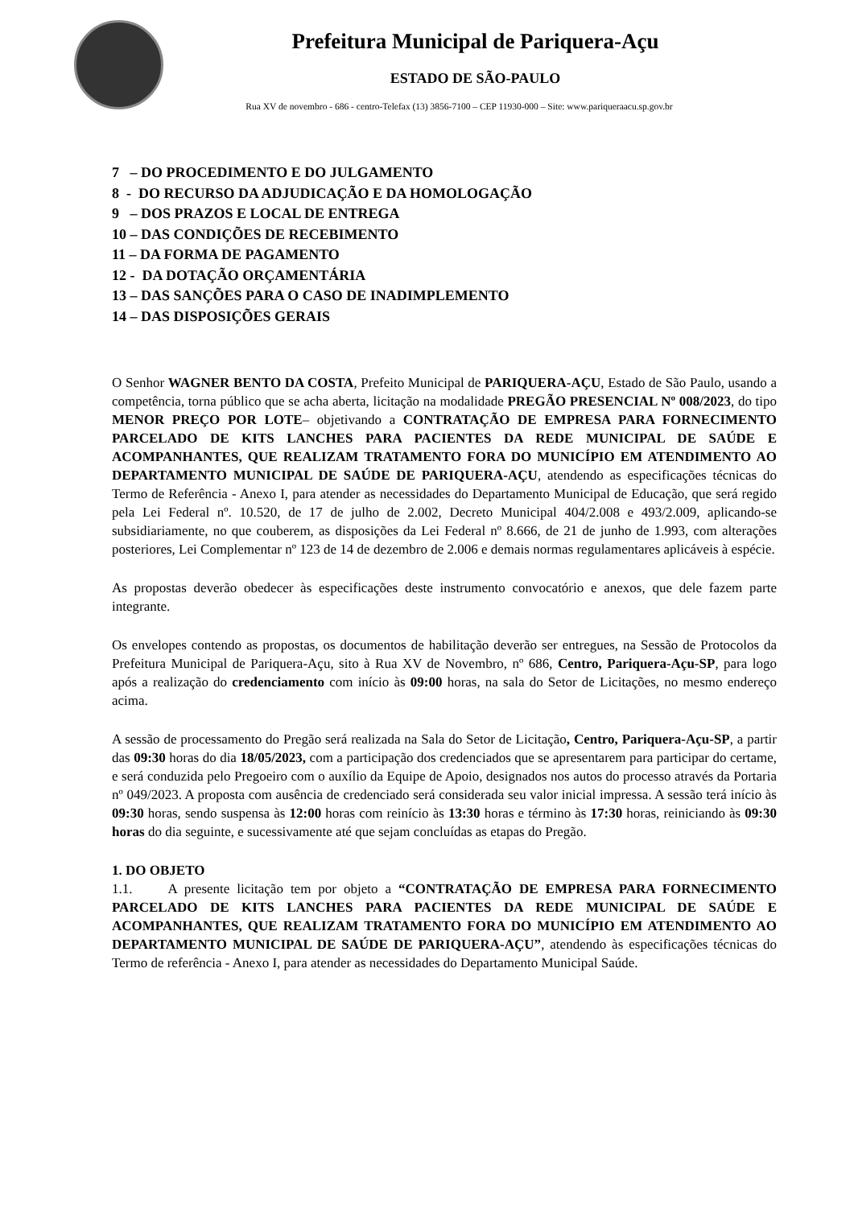Prefeitura Municipal de Pariquera-Açu
ESTADO DE SÃO-PAULO
Rua XV de novembro - 686 - centro-Telefax (13) 3856-7100 – CEP 11930-000 – Site: www.pariqueraacu.sp.gov.br
7 – DO PROCEDIMENTO E DO JULGAMENTO
8 - DO RECURSO DA ADJUDICAÇÃO E DA HOMOLOGAÇÃO
9 – DOS PRAZOS E LOCAL DE ENTREGA
10 – DAS CONDIÇÕES DE RECEBIMENTO
11 – DA FORMA DE PAGAMENTO
12 - DA DOTAÇÃO ORÇAMENTÁRIA
13 – DAS SANÇÕES PARA O CASO DE INADIMPLEMENTO
14 – DAS DISPOSIÇÕES GERAIS
O Senhor WAGNER BENTO DA COSTA, Prefeito Municipal de PARIQUERA-AÇU, Estado de São Paulo, usando a competência, torna público que se acha aberta, licitação na modalidade PREGÃO PRESENCIAL Nº 008/2023, do tipo MENOR PREÇO POR LOTE– objetivando a CONTRATAÇÃO DE EMPRESA PARA FORNECIMENTO PARCELADO DE KITS LANCHES PARA PACIENTES DA REDE MUNICIPAL DE SAÚDE E ACOMPANHANTES, QUE REALIZAM TRATAMENTO FORA DO MUNICÍPIO EM ATENDIMENTO AO DEPARTAMENTO MUNICIPAL DE SAÚDE DE PARIQUERA-AÇU, atendendo as especificações técnicas do Termo de Referência - Anexo I, para atender as necessidades do Departamento Municipal de Educação, que será regido pela Lei Federal nº. 10.520, de 17 de julho de 2.002, Decreto Municipal 404/2.008 e 493/2.009, aplicando-se subsidiariamente, no que couberem, as disposições da Lei Federal nº 8.666, de 21 de junho de 1.993, com alterações posteriores, Lei Complementar nº 123 de 14 de dezembro de 2.006 e demais normas regulamentares aplicáveis à espécie.
As propostas deverão obedecer às especificações deste instrumento convocatório e anexos, que dele fazem parte integrante.
Os envelopes contendo as propostas, os documentos de habilitação deverão ser entregues, na Sessão de Protocolos da Prefeitura Municipal de Pariquera-Açu, sito à Rua XV de Novembro, nº 686, Centro, Pariquera-Açu-SP, para logo após a realização do credenciamento com início às 09:00 horas, na sala do Setor de Licitações, no mesmo endereço acima.
A sessão de processamento do Pregão será realizada na Sala do Setor de Licitação, Centro, Pariquera-Açu-SP, a partir das 09:30 horas do dia 18/05/2023, com a participação dos credenciados que se apresentarem para participar do certame, e será conduzida pelo Pregoeiro com o auxílio da Equipe de Apoio, designados nos autos do processo através da Portaria nº 049/2023. A proposta com ausência de credenciado será considerada seu valor inicial impressa. A sessão terá início às 09:30 horas, sendo suspensa às 12:00 horas com reinício às 13:30 horas e término às 17:30 horas, reiniciando às 09:30 horas do dia seguinte, e sucessivamente até que sejam concluídas as etapas do Pregão.
1. DO OBJETO
1.1. A presente licitação tem por objeto a “CONTRATAÇÃO DE EMPRESA PARA FORNECIMENTO PARCELADO DE KITS LANCHES PARA PACIENTES DA REDE MUNICIPAL DE SAÚDE E ACOMPANHANTES, QUE REALIZAM TRATAMENTO FORA DO MUNICÍPIO EM ATENDIMENTO AO DEPARTAMENTO MUNICIPAL DE SAÚDE DE PARIQUERA-AÇU”, atendendo às especificações técnicas do Termo de referência - Anexo I, para atender as necessidades do Departamento Municipal Saúde.